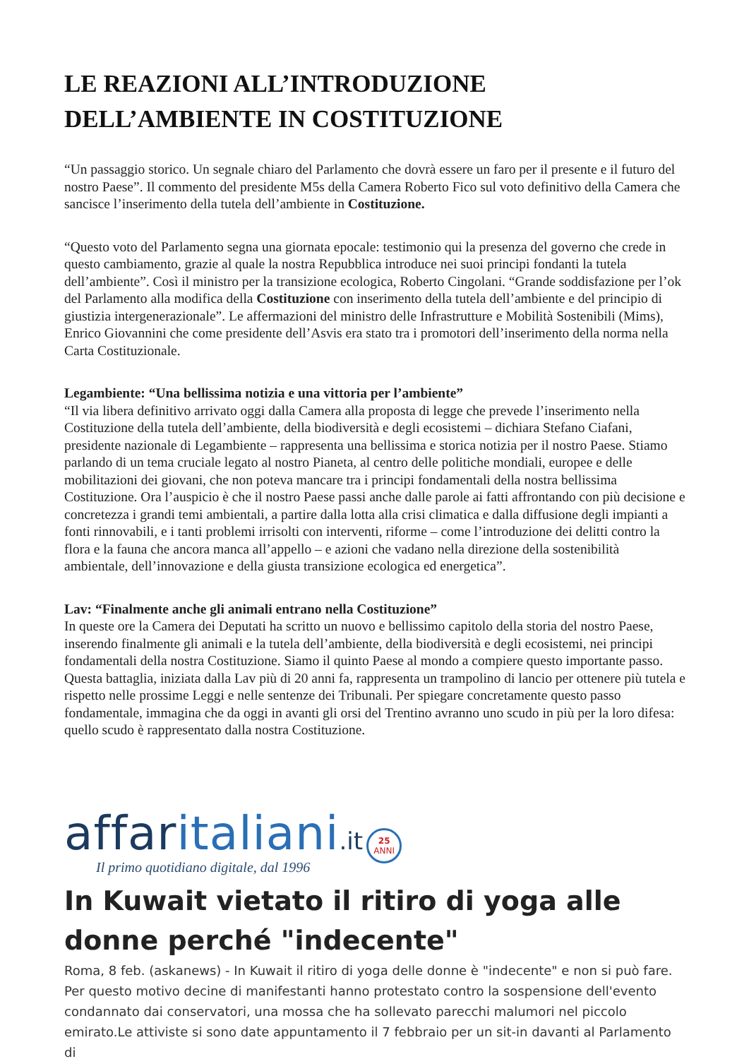LE REAZIONI ALL’INTRODUZIONE DELL’AMBIENTE IN COSTITUZIONE
“Un passaggio storico. Un segnale chiaro del Parlamento che dovrà essere un faro per il presente e il futuro del nostro Paese”. Il commento del presidente M5s della Camera Roberto Fico sul voto definitivo della Camera che sancisce l’inserimento della tutela dell’ambiente in Costituzione.
“Questo voto del Parlamento segna una giornata epocale: testimonio qui la presenza del governo che crede in questo cambiamento, grazie al quale la nostra Repubblica introduce nei suoi principi fondanti la tutela dell’ambiente”. Così il ministro per la transizione ecologica, Roberto Cingolani. “Grande soddisfazione per l’ok del Parlamento alla modifica della Costituzione con inserimento della tutela dell’ambiente e del principio di giustizia intergenerazionale”. Le affermazioni del ministro delle Infrastrutture e Mobilità Sostenibili (Mims), Enrico Giovannini che come presidente dell’Asvis era stato tra i promotori dell’inserimento della norma nella Carta Costituzionale.
Legambiente: “Una bellissima notizia e una vittoria per l’ambiente”
“Il via libera definitivo arrivato oggi dalla Camera alla proposta di legge che prevede l’inserimento nella Costituzione della tutela dell’ambiente, della biodiversità e degli ecosistemi – dichiara Stefano Ciafani, presidente nazionale di Legambiente – rappresenta una bellissima e storica notizia per il nostro Paese. Stiamo parlando di un tema cruciale legato al nostro Pianeta, al centro delle politiche mondiali, europee e delle mobilitazioni dei giovani, che non poteva mancare tra i principi fondamentali della nostra bellissima Costituzione. Ora l’auspicio è che il nostro Paese passi anche dalle parole ai fatti affrontando con più decisione e concretezza i grandi temi ambientali, a partire dalla lotta alla crisi climatica e dalla diffusione degli impianti a fonti rinnovabili, e i tanti problemi irrisolti con interventi, riforme – come l’introduzione dei delitti contro la flora e la fauna che ancora manca all’appello – e azioni che vadano nella direzione della sostenibilità ambientale, dell’innovazione e della giusta transizione ecologica ed energetica”.
Lav: “Finalmente anche gli animali entrano nella Costituzione”
In queste ore la Camera dei Deputati ha scritto un nuovo e bellissimo capitolo della storia del nostro Paese, inserendo finalmente gli animali e la tutela dell’ambiente, della biodiversità e degli ecosistemi, nei principi fondamentali della nostra Costituzione. Siamo il quinto Paese al mondo a compiere questo importante passo. Questa battaglia, iniziata dalla Lav più di 20 anni fa, rappresenta un trampolino di lancio per ottenere più tutela e rispetto nelle prossime Leggi e nelle sentenze dei Tribunali. Per spiegare concretamente questo passo fondamentale, immagina che da oggi in avanti gli orsi del Trentino avranno uno scudo in più per la loro difesa: quello scudo è rappresentato dalla nostra Costituzione.
affaritaliani.it 25
ANNI
Il primo quotidiano digitale, dal 1996
In Kuwait vietato il ritiro di yoga alle donne perché "indecente"
Roma, 8 feb. (askanews) - In Kuwait il ritiro di yoga delle donne è "indecente" e non si può fare. Per questo motivo decine di manifestanti hanno protestato contro la sospensione dell'evento condannato dai conservatori, una mossa che ha sollevato parecchi malumori nel piccolo emirato.Le attiviste si sono date appuntamento il 7 febbraio per un sit-in davanti al Parlamento di